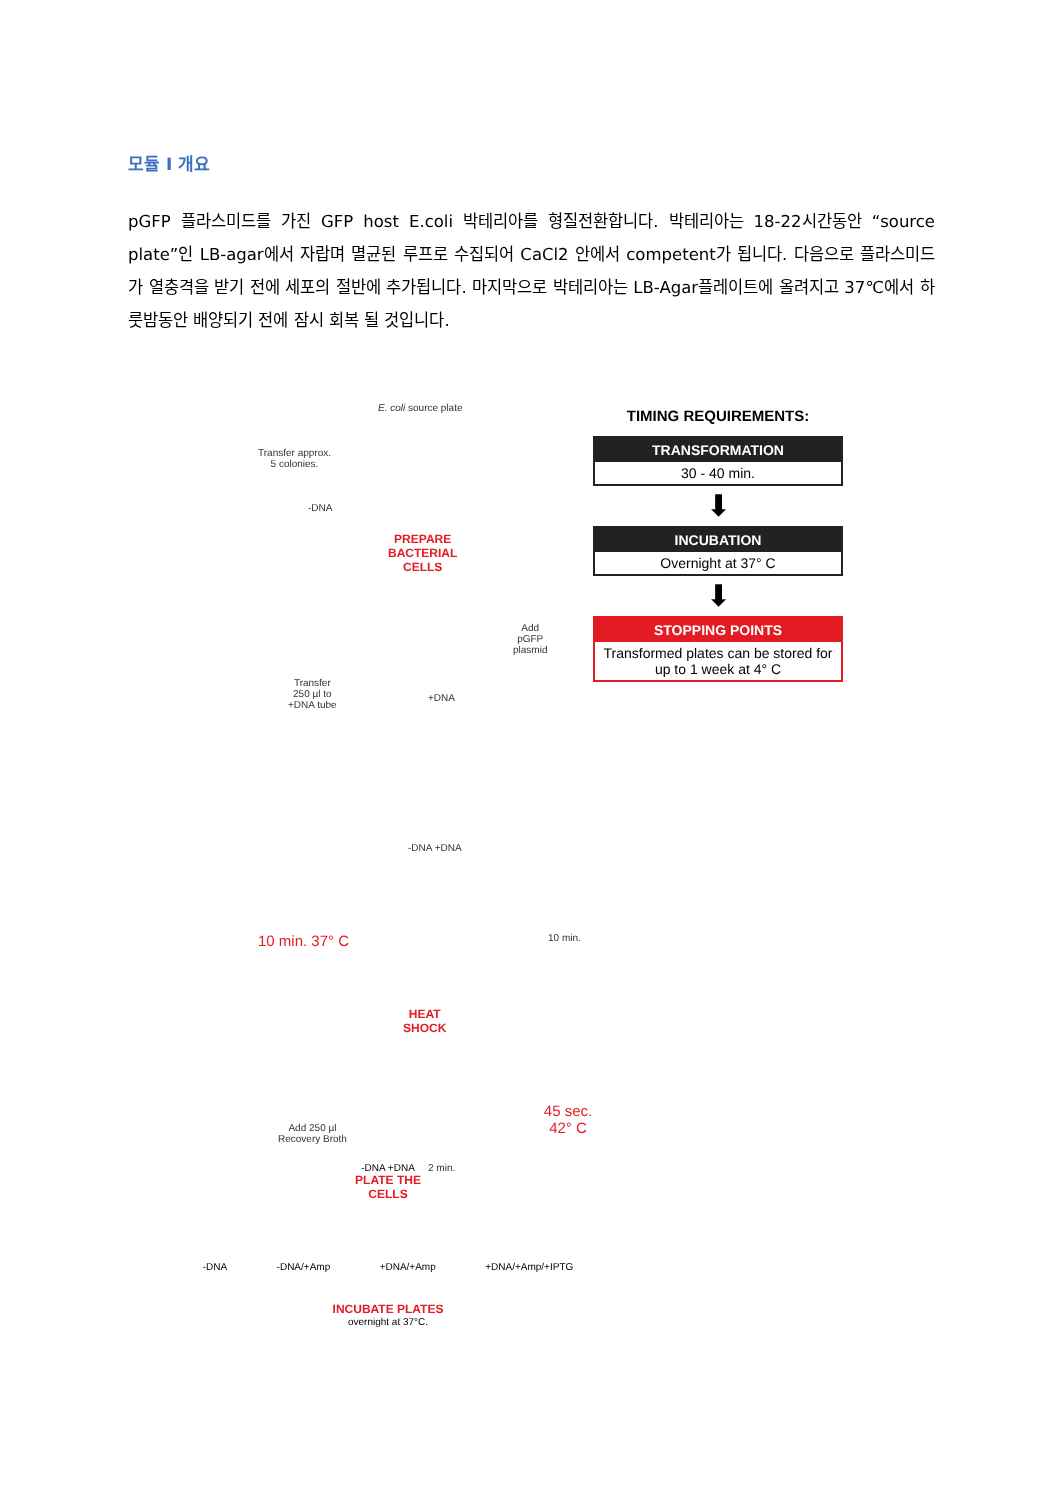모듈 I 개요
pGFP 플라스미드를 가진 GFP host E.coli 박테리아를 형질전환합니다. 박테리아는 18-22시간동안 “source plate”인 LB-agar에서 자랍며 멸균된 루프로 수집되어 CaCl2 안에서 competent가 됩니다. 다음으로 플라스미드가 열충격을 받기 전에 세포의 절반에 추가됩니다. 마지막으로 박테리아는 LB-Agar플레이트에 올려지고 37℃에서 하룻밤동안 배양되기 전에 잠시 회복 될 것입니다.
E. coli source plate
Transfer approx.
5 colonies.
-DNA
PREPARE
BACTERIAL
CELLS
Add
pGFP
plasmid
Transfer
250 µl to
+DNA tube
+DNA
-DNA +DNA
10 min. 37° C 10 min.
HEAT
SHOCK
45 sec. 42° C
Add 250 µl
Recovery Broth
2 min.
TIMING REQUIREMENTS:
TRANSFORMATION
30 - 40 min.
⬇
INCUBATION
Overnight at 37° C
⬇
STOPPING POINTS
Transformed plates can be stored for up to 1 week at 4° C
-DNA +DNA
PLATE THE
CELLS
-DNA -DNA/+Amp +DNA/+Amp +DNA/+Amp/+IPTG
INCUBATE PLATES
overnight at 37°C.